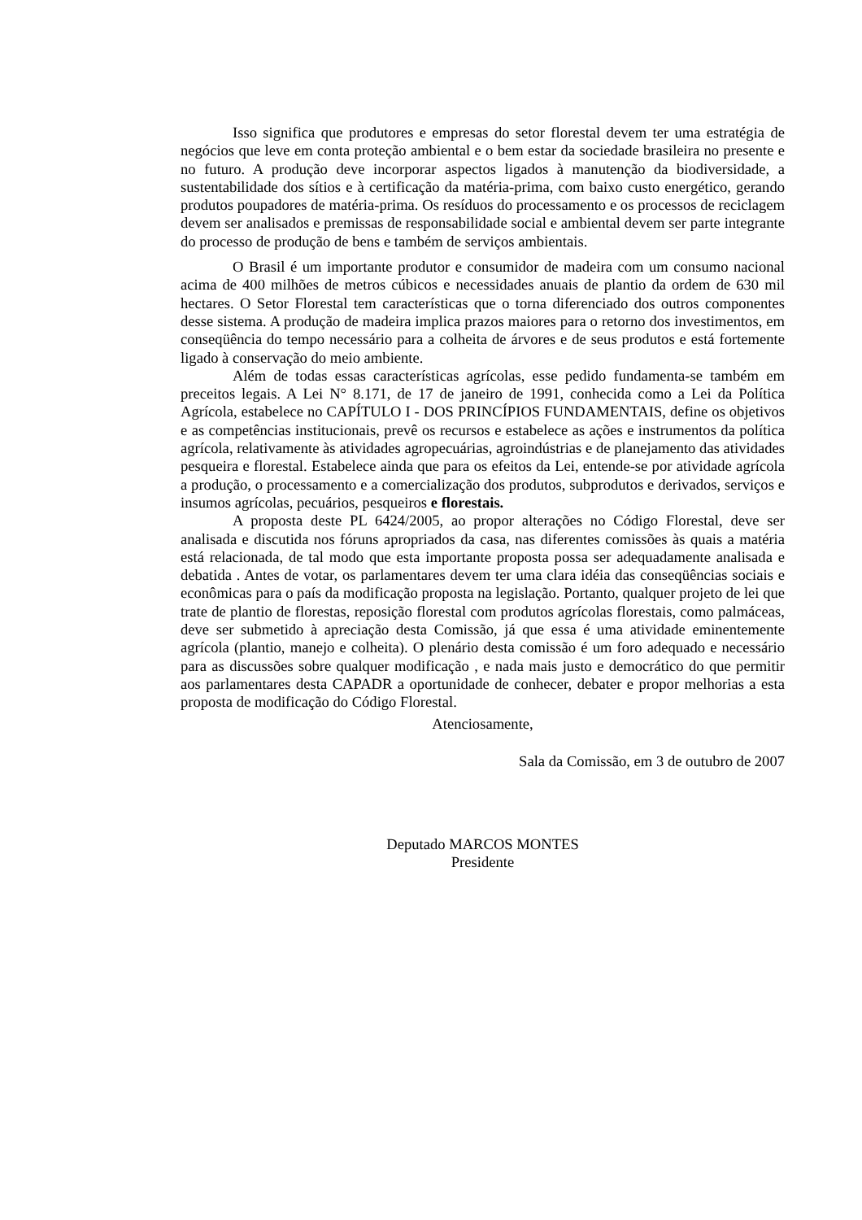Isso significa que produtores e empresas do setor florestal devem ter uma estratégia de negócios que leve em conta proteção ambiental e o bem estar da sociedade brasileira no presente e no futuro. A produção deve incorporar aspectos ligados à manutenção da biodiversidade, a sustentabilidade dos sítios e à certificação da matéria-prima, com baixo custo energético, gerando produtos poupadores de matéria-prima. Os resíduos do processamento e os processos de reciclagem devem ser analisados e premissas de responsabilidade social e ambiental devem ser parte integrante do processo de produção de bens e também de serviços ambientais.
O Brasil é um importante produtor e consumidor de madeira com um consumo nacional acima de 400 milhões de metros cúbicos e necessidades anuais de plantio da ordem de 630 mil hectares. O Setor Florestal tem características que o torna diferenciado dos outros componentes desse sistema. A produção de madeira implica prazos maiores para o retorno dos investimentos, em conseqüência do tempo necessário para a colheita de árvores e de seus produtos e está fortemente ligado à conservação do meio ambiente.
Além de todas essas características agrícolas, esse pedido fundamenta-se também em preceitos legais. A Lei N° 8.171, de 17 de janeiro de 1991, conhecida como a Lei da Política Agrícola, estabelece no CAPÍTULO I - DOS PRINCÍPIOS FUNDAMENTAIS, define os objetivos e as competências institucionais, prevê os recursos e estabelece as ações e instrumentos da política agrícola, relativamente às atividades agropecuárias, agroindústrias e de planejamento das atividades pesqueira e florestal. Estabelece ainda que para os efeitos da Lei, entende-se por atividade agrícola a produção, o processamento e a comercialização dos produtos, subprodutos e derivados, serviços e insumos agrícolas, pecuários, pesqueiros e florestais.
A proposta deste PL 6424/2005, ao propor alterações no Código Florestal, deve ser analisada e discutida nos fóruns apropriados da casa, nas diferentes comissões às quais a matéria está relacionada, de tal modo que esta importante proposta possa ser adequadamente analisada e debatida . Antes de votar, os parlamentares devem ter uma clara idéia das conseqüências sociais e econômicas para o país da modificação proposta na legislação. Portanto, qualquer projeto de lei que trate de plantio de florestas, reposição florestal com produtos agrícolas florestais, como palmáceas, deve ser submetido à apreciação desta Comissão, já que essa é uma atividade eminentemente agrícola (plantio, manejo e colheita). O plenário desta comissão é um foro adequado e necessário para as discussões sobre qualquer modificação , e nada mais justo e democrático do que permitir aos parlamentares desta CAPADR a oportunidade de conhecer, debater e propor melhorias a esta proposta de modificação do Código Florestal.
Atenciosamente,
Sala da Comissão, em 3 de outubro de 2007
Deputado MARCOS MONTES
Presidente